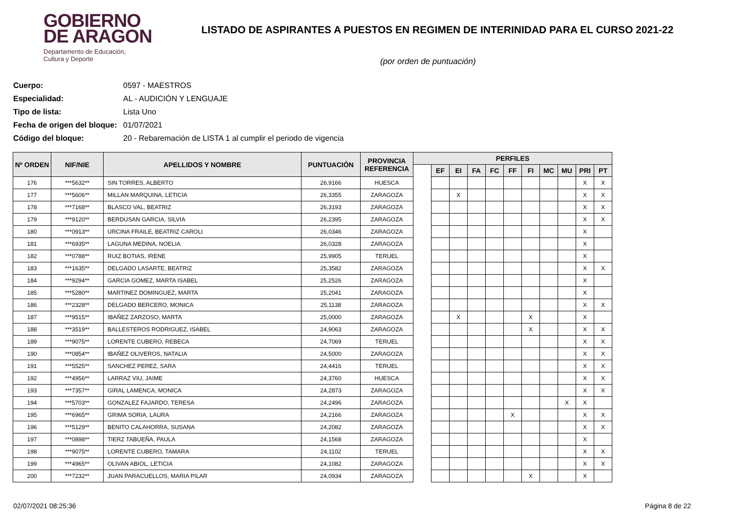GOBIERNO
DE ARAGON
Departamento de Educación,
Cultura y Deporte
LISTADO DE ASPIRANTES A PUESTOS EN REGIMEN DE INTERINIDAD PARA EL CURSO 2021-22
(por orden de puntuación)
Cuerpo: 0597 - MAESTROS
Especialidad: AL - AUDICIÓN Y LENGUAJE
Tipo de lista: Lista Uno
Fecha de origen del bloque: 01/07/2021
Código del bloque: 20 - Rebaremación de LISTA 1 al cumplir el periodo de vigencia
| Nº ORDEN | NIF/NIE | APELLIDOS Y NOMBRE | PUNTUACIÓN | PROVINCIA REFERENCIA | PERFILES | | | | | | | | | | |
| --- | --- | --- | --- | --- | --- | --- | --- | --- | --- | --- | --- | --- | --- | --- | --- |
| | | | | | | EF | EI | FA | FC | FF | FI | MC | MU | PRI | PT |
| 176 | ***5632** | SIN TORRES, ALBERTO | 26,9166 | HUESCA | | | | | | | | | | X | X |
| 177 | ***5606** | MILLAN MARQUINA, LETICIA | 26,3355 | ZARAGOZA | | | X | | | | | | | X | X |
| 178 | ***7168** | BLASCO VAL, BEATRIZ | 26,3193 | ZARAGOZA | | | | | | | | | | X | X |
| 179 | ***9120** | BERDUSAN GARCIA, SILVIA | 26,2395 | ZARAGOZA | | | | | | | | | | X | X |
| 180 | ***0913** | URCINA FRAILE, BEATRIZ CAROLI | 26,0346 | ZARAGOZA | | | | | | | | | | X | |
| 181 | ***6935** | LAGUNA MEDINA, NOELIA | 26,0328 | ZARAGOZA | | | | | | | | | | X | |
| 182 | ***0788** | RUIZ BOTIAS, IRENE | 25,9905 | TERUEL | | | | | | | | | | X | |
| 183 | ***1635** | DELGADO LASARTE, BEATRIZ | 25,3582 | ZARAGOZA | | | | | | | | | | X | X |
| 184 | ***9294** | GARCIA GOMEZ, MARTA ISABEL | 25,2526 | ZARAGOZA | | | | | | | | | | X | |
| 185 | ***5280** | MARTINEZ DOMINGUEZ, MARTA | 25,2041 | ZARAGOZA | | | | | | | | | | X | |
| 186 | ***2328** | DELGADO BERCERO, MONICA | 25,1138 | ZARAGOZA | | | | | | | | | | X | X |
| 187 | ***9515** | IBAÑEZ ZARZOSO, MARTA | 25,0000 | ZARAGOZA | | | X | | | | X | | | X | |
| 188 | ***3519** | BALLESTEROS RODRIGUEZ, ISABEL | 24,9063 | ZARAGOZA | | | | | | | X | | | X | X |
| 189 | ***9075** | LORENTE CUBERO, REBECA | 24,7069 | TERUEL | | | | | | | | | | X | X |
| 190 | ***0854** | IBAÑEZ OLIVEROS, NATALIA | 24,5000 | ZARAGOZA | | | | | | | | | | X | X |
| 191 | ***5525** | SANCHEZ PEREZ, SARA | 24,4416 | TERUEL | | | | | | | | | | X | X |
| 192 | ***4956** | LARRAZ VIU, JAIME | 24,3760 | HUESCA | | | | | | | | | | X | X |
| 193 | ***7357** | GIRAL LAMENCA, MONICA | 24,2873 | ZARAGOZA | | | | | | | | | | X | X |
| 194 | ***5703** | GONZALEZ FAJARDO, TERESA | 24,2496 | ZARAGOZA | | | | | | | | | X | X | |
| 195 | ***6965** | GRIMA SORIA, LAURA | 24,2166 | ZARAGOZA | | | | | | X | | | | X | X |
| 196 | ***5129** | BENITO CALAHORRA, SUSANA | 24,2082 | ZARAGOZA | | | | | | | | | | X | X |
| 197 | ***0898** | TIERZ TABUEÑA, PAULA | 24,1568 | ZARAGOZA | | | | | | | | | | X | |
| 198 | ***9075** | LORENTE CUBERO, TAMARA | 24,1102 | TERUEL | | | | | | | | | | X | X |
| 199 | ***4965** | OLIVAN ABIOL, LETICIA | 24,1082 | ZARAGOZA | | | | | | | | | | X | X |
| 200 | ***7232** | JUAN PARACUELLOS, MARIA PILAR | 24,0934 | ZARAGOZA | | | | | | | X | | | X | |
02/07/2021 08:25:36 Página 8 de 22